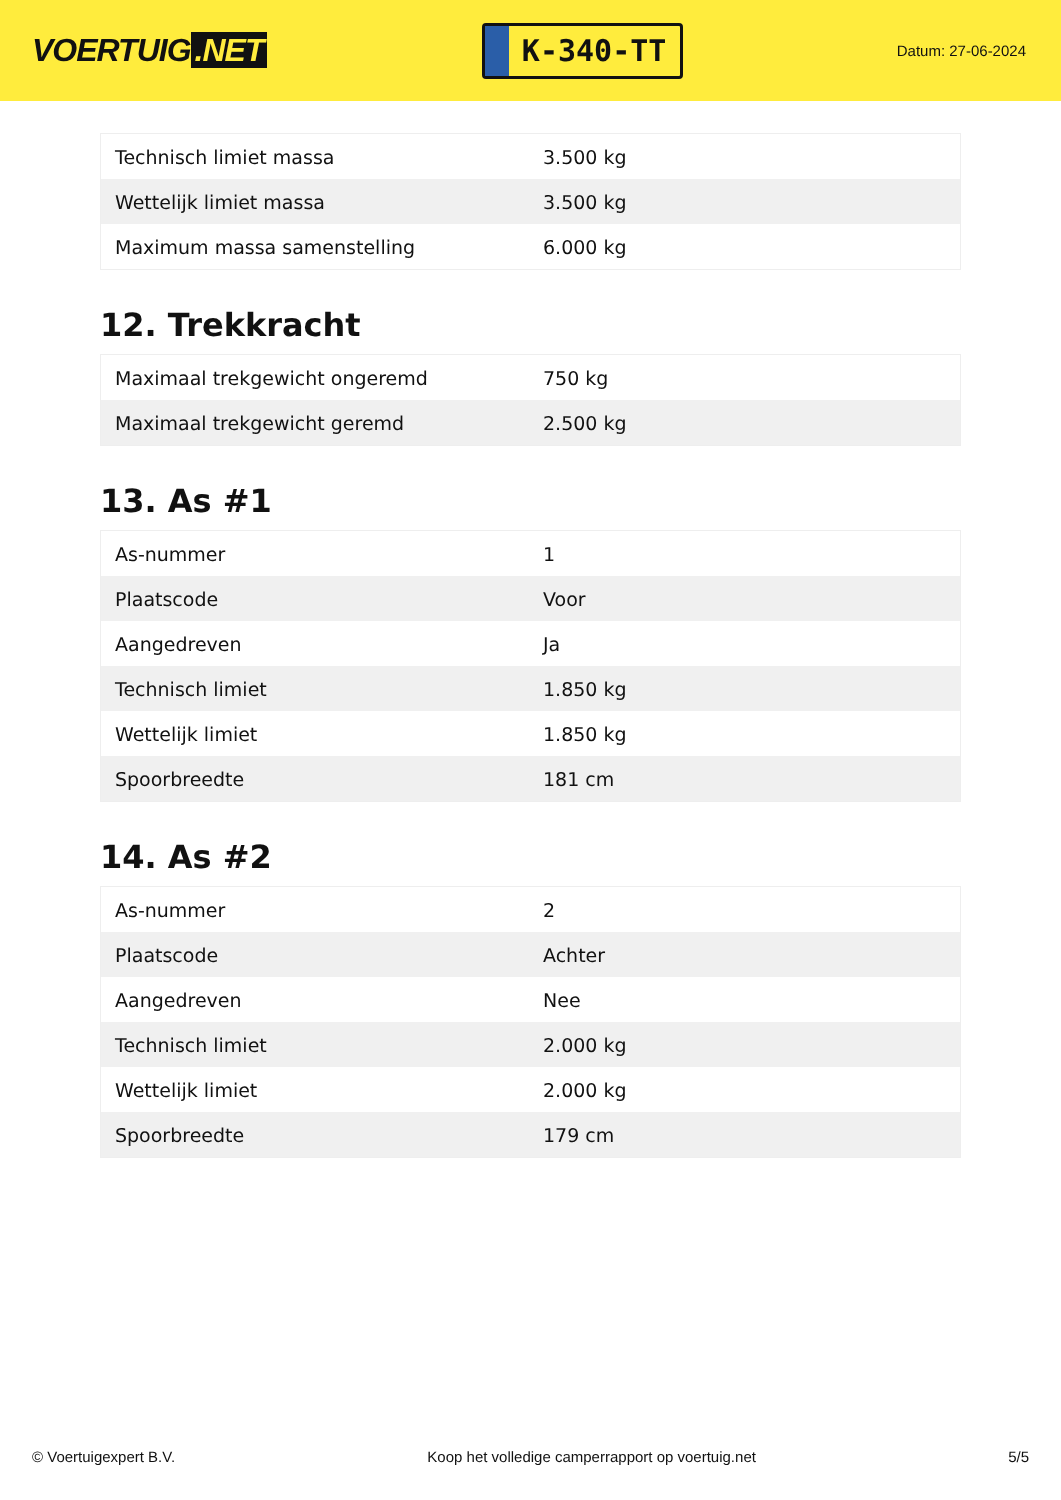VOERTUIG.NET
K-340-TT
Datum: 27-06-2024
| Technisch limiet massa | 3.500 kg |
| Wettelijk limiet massa | 3.500 kg |
| Maximum massa samenstelling | 6.000 kg |
12. Trekkracht
| Maximaal trekgewicht ongeremd | 750 kg |
| Maximaal trekgewicht geremd | 2.500 kg |
13. As #1
| As-nummer | 1 |
| Plaatscode | Voor |
| Aangedreven | Ja |
| Technisch limiet | 1.850 kg |
| Wettelijk limiet | 1.850 kg |
| Spoorbreedte | 181 cm |
14. As #2
| As-nummer | 2 |
| Plaatscode | Achter |
| Aangedreven | Nee |
| Technisch limiet | 2.000 kg |
| Wettelijk limiet | 2.000 kg |
| Spoorbreedte | 179 cm |
© Voertuigexpert B.V. Koop het volledige camperrapport op voertuig.net 5/5